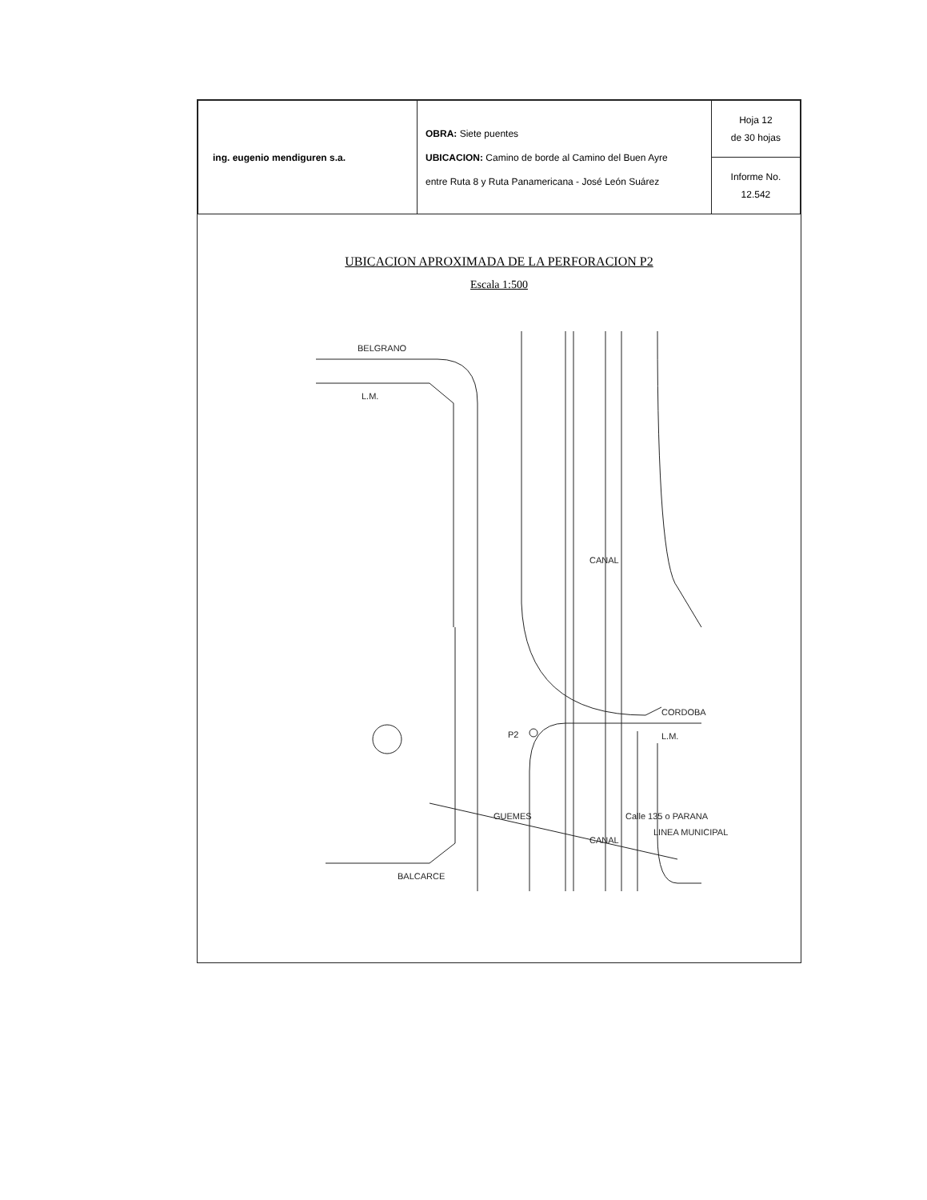| ing. eugenio mendiguren s.a. | OBRA: Siete puentes UBICACION: Camino de borde al Camino del Buen Ayre entre Ruta 8 y Ruta Panamericana - José León Suárez | Hoja 12 de 30 hojas |
| | | Informe No. 12.542 |
UBICACION APROXIMADA DE LA PERFORACION P2
Escala 1:500
BELGRANO
L.M.
BALCARCE
CORDOBA
P2
L.M.
GUEMES
CANAL
CANAL
Calle 135 o PARANA
LINEA MUNICIPAL